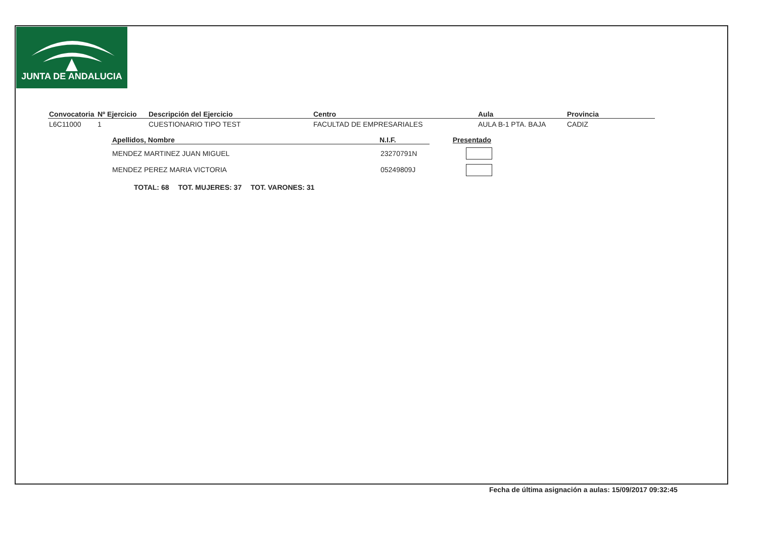JUNTA DE ANDALUCIA
| Convocatoria | Nº Ejercicio | Descripción del Ejercicio | Centro | Aula | Provincia |
| --- | --- | --- | --- | --- | --- |
| L6C11000 | 1 | CUESTIONARIO TIPO TEST | FACULTAD DE EMPRESARIALES | AULA B-1 PTA. BAJA | CADIZ |
| Apellidos, Nombre | N.I.F. | Presentado |
| --- | --- | --- |
| MENDEZ MARTINEZ JUAN MIGUEL | 23270791N | |
| MENDEZ PEREZ MARIA VICTORIA | 05249809J | |
TOTAL: 68 TOT. MUJERES: 37 TOT. VARONES: 31
Fecha de última asignación a aulas: 15/09/2017 09:32:45